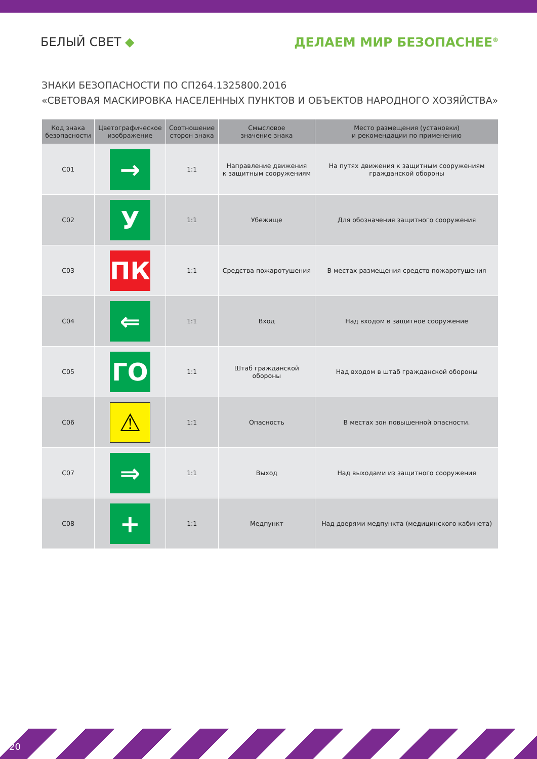БЕЛЫЙ СВЕТ ◆ ДЕЛАЕМ МИР БЕЗОПАСНЕЕ<sup>®</sup>
ЗНАКИ БЕЗОПАСНОСТИ ПО СП264.1325800.2016
«СВЕТОВАЯ МАСКИРОВКА НАСЕЛЕННЫХ ПУНКТОВ И ОБЪЕКТОВ НАРОДНОГО ХОЗЯЙСТВА»
| Код знака безопасности | Цветографическое изображение | Соотношение сторон знака | Смысловое значение знака | Место размещения (установки) и рекомендации по применению |
| --- | --- | --- | --- | --- |
| С01 | → | 1:1 | Направление движения к защитным сооружениям | На путях движения к защитным сооружениям гражданской обороны |
| С02 | У | 1:1 | Убежище | Для обозначения защитного сооружения |
| С03 | ПК | 1:1 | Средства пожаротушения | В местах размещения средств пожаротушения |
| С04 | ⇐ | 1:1 | Вход | Над входом в защитное сооружение |
| С05 | ГО | 1:1 | Штаб гражданской обороны | Над входом в штаб гражданской обороны |
| С06 | ⚠ | 1:1 | Опасность | В местах зон повышенной опасности. |
| С07 | ⇒ | 1:1 | Выход | Над выходами из защитного сооружения |
| С08 | + | 1:1 | Медпункт | Над дверями медпункта (медицинского кабинета) |
20